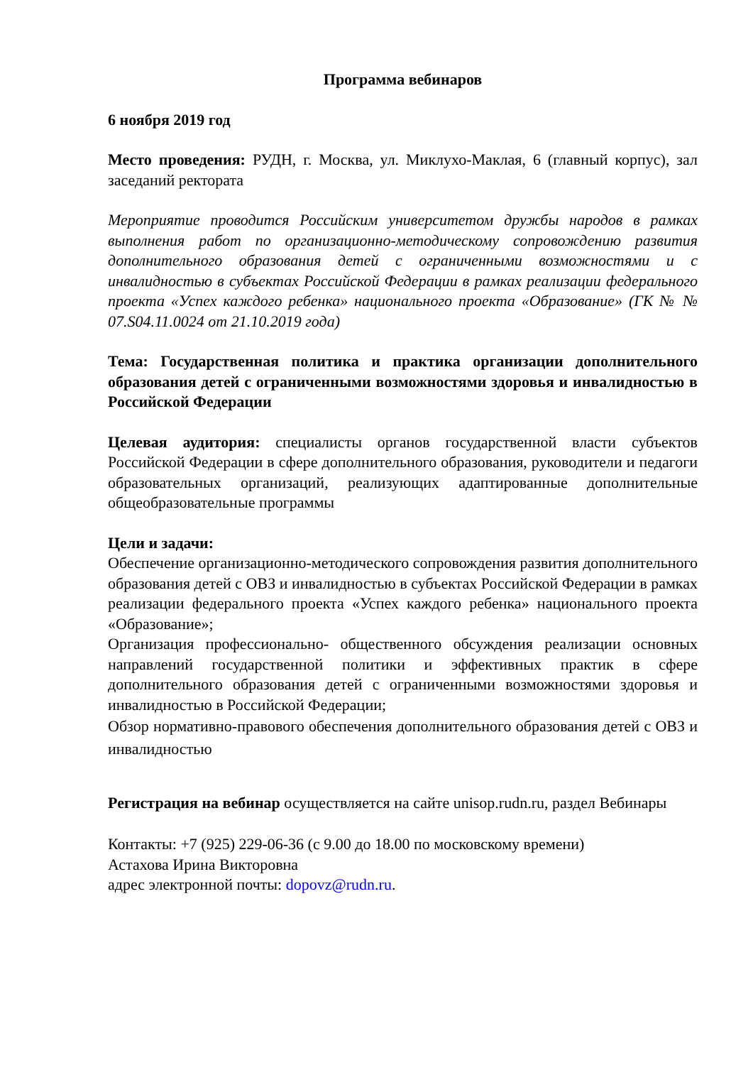Программа вебинаров
6 ноября 2019 год
Место проведения: РУДН, г. Москва, ул. Миклухо-Маклая, 6 (главный корпус), зал заседаний ректората
Мероприятие проводится Российским университетом дружбы народов в рамках выполнения работ по организационно-методическому сопровождению развития дополнительного образования детей с ограниченными возможностями и с инвалидностью в субъектах Российской Федерации в рамках реализации федерального проекта «Успех каждого ребенка» национального проекта «Образование» (ГК № № 07.S04.11.0024 от 21.10.2019 года)
Тема: Государственная политика и практика организации дополнительного образования детей с ограниченными возможностями здоровья и инвалидностью в Российской Федерации
Целевая аудитория: специалисты органов государственной власти субъектов Российской Федерации в сфере дополнительного образования, руководители и педагоги образовательных организаций, реализующих адаптированные дополнительные общеобразовательные программы
Цели и задачи:
Обеспечение организационно-методического сопровождения развития дополнительного образования детей с ОВЗ и инвалидностью в субъектах Российской Федерации в рамках реализации федерального проекта «Успех каждого ребенка» национального проекта «Образование»;
Организация профессионально- общественного обсуждения реализации основных направлений государственной политики и эффективных практик в сфере дополнительного образования детей с ограниченными возможностями здоровья и инвалидностью в Российской Федерации;
Обзор нормативно-правового обеспечения дополнительного образования детей с ОВЗ и инвалидностью
Регистрация на вебинар осуществляется на сайте unisop.rudn.ru, раздел Вебинары
Контакты: +7 (925) 229-06-36 (с 9.00 до 18.00 по московскому времени)
Астахова Ирина Викторовна
адрес электронной почты: dopovz@rudn.ru.